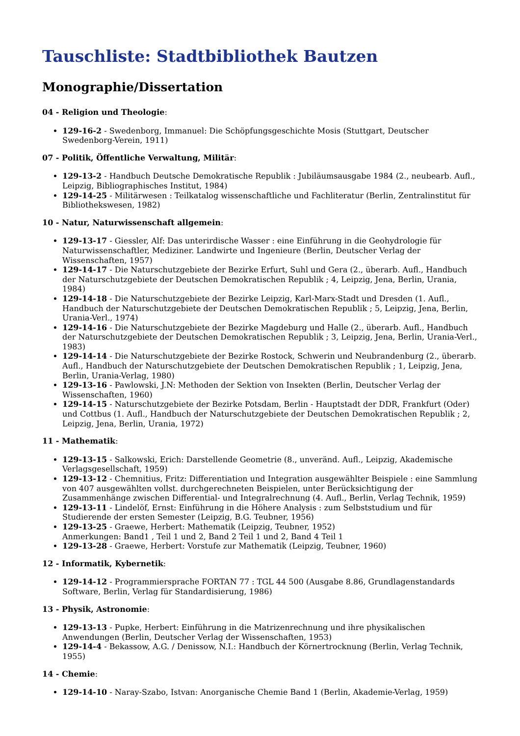Tauschliste: Stadtbibliothek Bautzen
Monographie/Dissertation
04 - Religion und Theologie:
129-16-2 - Swedenborg, Immanuel: Die Schöpfungsgeschichte Mosis (Stuttgart, Deutscher Swedenborg-Verein, 1911)
07 - Politik, Öffentliche Verwaltung, Militär:
129-13-2 - Handbuch Deutsche Demokratische Republik : Jubiläumsausgabe 1984 (2., neubearb. Aufl., Leipzig, Bibliographisches Institut, 1984)
129-14-25 - Militärwesen : Teilkatalog wissenschaftliche und Fachliteratur (Berlin, Zentralinstitut für Bibliothekswesen, 1982)
10 - Natur, Naturwissenschaft allgemein:
129-13-17 - Giessler, Alf: Das unterirdische Wasser : eine Einführung in die Geohydrologie für Naturwissenschaftler, Mediziner. Landwirte und Ingenieure (Berlin, Deutscher Verlag der Wissenschaften, 1957)
129-14-17 - Die Naturschutzgebiete der Bezirke Erfurt, Suhl und Gera (2., überarb. Aufl., Handbuch der Naturschutzgebiete der Deutschen Demokratischen Republik ; 4, Leipzig, Jena, Berlin, Urania, 1984)
129-14-18 - Die Naturschutzgebiete der Bezirke Leipzig, Karl-Marx-Stadt und Dresden (1. Aufl., Handbuch der Naturschutzgebiete der Deutschen Demokratischen Republik ; 5, Leipzig, Jena, Berlin, Urania-Verl., 1974)
129-14-16 - Die Naturschutzgebiete der Bezirke Magdeburg und Halle (2., überarb. Aufl., Handbuch der Naturschutzgebiete der Deutschen Demokratischen Republik ; 3, Leipzig, Jena, Berlin, Urania-Verl., 1983)
129-14-14 - Die Naturschutzgebiete der Bezirke Rostock, Schwerin und Neubrandenburg (2., überarb. Aufl., Handbuch der Naturschutzgebiete der Deutschen Demokratischen Republik ; 1, Leipzig, Jena, Berlin, Urania-Verlag, 1980)
129-13-16 - Pawlowski, J.N: Methoden der Sektion von Insekten (Berlin, Deutscher Verlag der Wissenschaften, 1960)
129-14-15 - Naturschutzgebiete der Bezirke Potsdam, Berlin - Hauptstadt der DDR, Frankfurt (Oder) und Cottbus (1. Aufl., Handbuch der Naturschutzgebiete der Deutschen Demokratischen Republik ; 2, Leipzig, Jena, Berlin, Urania, 1972)
11 - Mathematik:
129-13-15 - Salkowski, Erich: Darstellende Geometrie (8., unveränd. Aufl., Leipzig, Akademische Verlagsgesellschaft, 1959)
129-13-12 - Chemnitius, Fritz: Differentiation und Integration ausgewählter Beispiele : eine Sammlung von 407 ausgewählten vollst. durchgerechneten Beispielen, unter Berücksichtigung der Zusammenhänge zwischen Differential- und Integralrechnung (4. Aufl., Berlin, Verlag Technik, 1959)
129-13-11 - Lindelöf, Ernst: Einführung in die Höhere Analysis : zum Selbststudium und für Studierende der ersten Semester (Leipzig, B.G. Teubner, 1956)
129-13-25 - Graewe, Herbert: Mathematik (Leipzig, Teubner, 1952)
Anmerkungen: Band1 , Teil 1 und 2, Band 2 Teil 1 und 2, Band 4 Teil 1
129-13-28 - Graewe, Herbert: Vorstufe zur Mathematik (Leipzig, Teubner, 1960)
12 - Informatik, Kybernetik:
129-14-12 - Programmiersprache FORTAN 77 : TGL 44 500 (Ausgabe 8.86, Grundlagenstandards Software, Berlin, Verlag für Standardisierung, 1986)
13 - Physik, Astronomie:
129-13-13 - Pupke, Herbert: Einführung in die Matrizenrechnung und ihre physikalischen Anwendungen (Berlin, Deutscher Verlag der Wissenschaften, 1953)
129-14-4 - Bekassow, A.G. / Denissow, N.I.: Handbuch der Körnertrocknung (Berlin, Verlag Technik, 1955)
14 - Chemie:
129-14-10 - Naray-Szabo, Istvan: Anorganische Chemie Band 1 (Berlin, Akademie-Verlag, 1959)